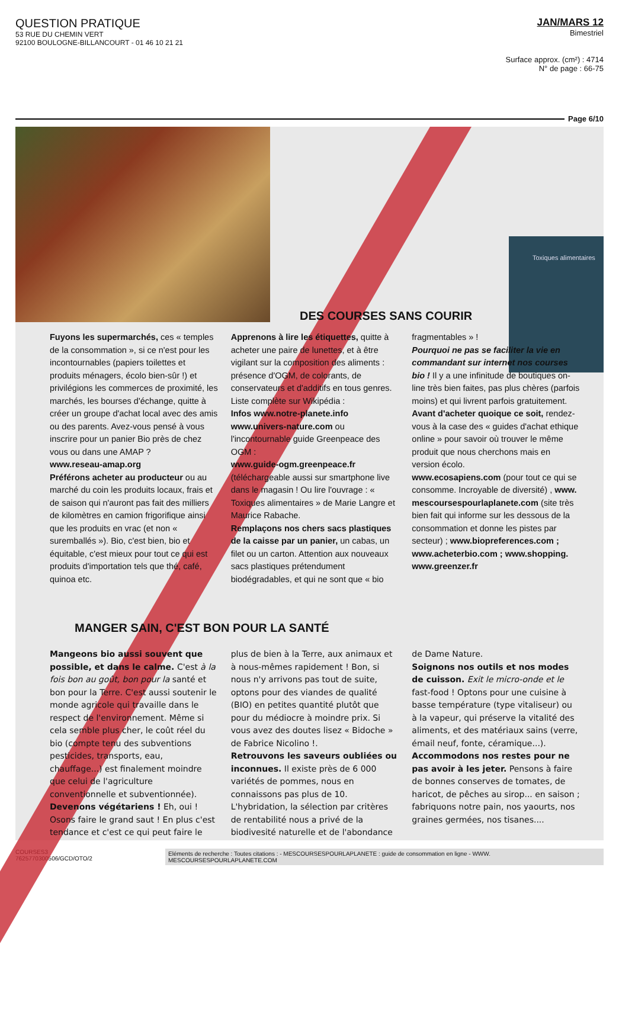QUESTION PRATIQUE
53 RUE DU CHEMIN VERT
92100 BOULOGNE-BILLANCOURT - 01 46 10 21 21
JAN/MARS 12
Bimestriel
Surface approx. (cm²) : 4714
N° de page : 66-75
Page 6/10
Toxiques alimentaires
DES COURSES SANS COURIR
Fuyons les supermarchés, ces « temples de la consommation », si ce n'est pour les incontournables (papiers toilettes et produits ménagers, écolo bien-sûr !) et privilégions les commerces de proximité, les marchés, les bourses d'échange, quitte à créer un groupe d'achat local avec des amis ou des parents. Avez-vous pensé à vous inscrire pour un panier Bio près de chez vous ou dans une AMAP ?
www.reseau-amap.org
Préférons acheter au producteur ou au marché du coin les produits locaux, frais et de saison qui n'auront pas fait des milliers de kilomètres en camion frigorifique ainsi que les produits en vrac (et non « surembal­lés »). Bio, c'est bien, bio et équitable, c'est mieux pour tout ce qui est produits d'importation tels que thé, café, quinoa etc.
Apprenons à lire les étiquettes, quitte à acheter une paire de lunettes, et à être vigilant sur la composition des aliments : présence d'OGM, de colorants, de conservateurs et d'additifs en tous genres. Liste complète sur Wikipédia :
Infos www.notre-planete.info
www.univers-nature.com ou l'incontournable guide Greenpeace des OGM :
www.guide-ogm.greenpeace.fr (téléchargeable aussi sur smartphone live dans le magasin ! Ou lire l'ouvrage : « Toxiques alimentaires » de Marie Langre et Maurice Rabache.
Remplaçons nos chers sacs plastiques de la caisse par un panier, un cabas, un filet ou un carton. Attention aux nouveaux sacs plastiques prétendument biodégradables, et qui ne sont que « bio fragmentables » !
Pourquoi ne pas se faciliter la vie en commandant sur internet nos courses bio ! Il y a une infinitude de boutiques on-line très bien faites, pas plus chères (parfois moins) et qui livrent parfois gratuitement.
Avant d'acheter quoique ce soit, rendez-vous à la case des « guides d'achat ethique online » pour savoir où trouver le même produit que nous cherchons mais en version écolo.
www.ecosapiens.com (pour tout ce qui se consomme. Incroyable de diversité) , www. mescoursespourlaplanete.com (site très bien fait qui informe sur les dessous de la consommation et donne les pistes par secteur) ; www.biopreferences.com ; www.acheterbio.com ; www.shopping. www.greenzer.fr
MANGER SAIN, C'EST BON POUR LA SANTÉ
Mangeons bio aussi souvent que possible, et dans le calme. C'est à la fois bon au goût, bon pour la santé et bon pour la Terre. C'est aussi soutenir le monde agricole qui travaille dans le respect de l'environnement. Même si cela semble plus cher, le coût réel du bio (compte tenu des subventions pesticides, transports, eau, chauffage...) est finalement moindre que celui de l'agriculture conventionnelle et subventionnée).
Devenons végétariens ! Eh, oui ! Osons faire le grand saut ! En plus c'est tendance et c'est ce qui peut faire le plus de bien à la Terre, aux animaux et à nous-mêmes rapidement ! Bon, si nous n'y arrivons pas tout de suite, optons pour des viandes de qualité (BIO) en petites quantité plutôt que pour du médiocre à moindre prix. Si vous avez des doutes lisez « Bidoche » de Fabrice Nicolino !.
Retrouvons les saveurs oubliées ou inconnues. Il existe près de 6 000 variétés de pommes, nous en connaissons pas plus de 10. L'hybridation, la sélection par critères de rentabilité nous a privé de la biodivesité naturelle et de l'abondance de Dame Nature.
Soignons nos outils et nos modes de cuisson. Exit le micro-onde et le fast-food ! Optons pour une cuisine à basse température (type vitaliseur) ou à la vapeur, qui préserve la vitalité des aliments, et des matériaux sains (verre, émail neuf, fonte, céramique...).
Accommodons nos restes pour ne pas avoir à les jeter. Pensons à faire de bonnes conserves de tomates, de haricot, de pêches au sirop... en saison ; fabriquons notre pain, nos yaourts, nos graines germées, nos tisanes....
COURSES3
7625770300506/GCD/OTO/2
Eléments de recherche : Toutes citations : - MESCOURSESPOURLAPLANETE : guide de consommation en ligne - WWW. MESCOURSESPOURLAPLANETE.COM